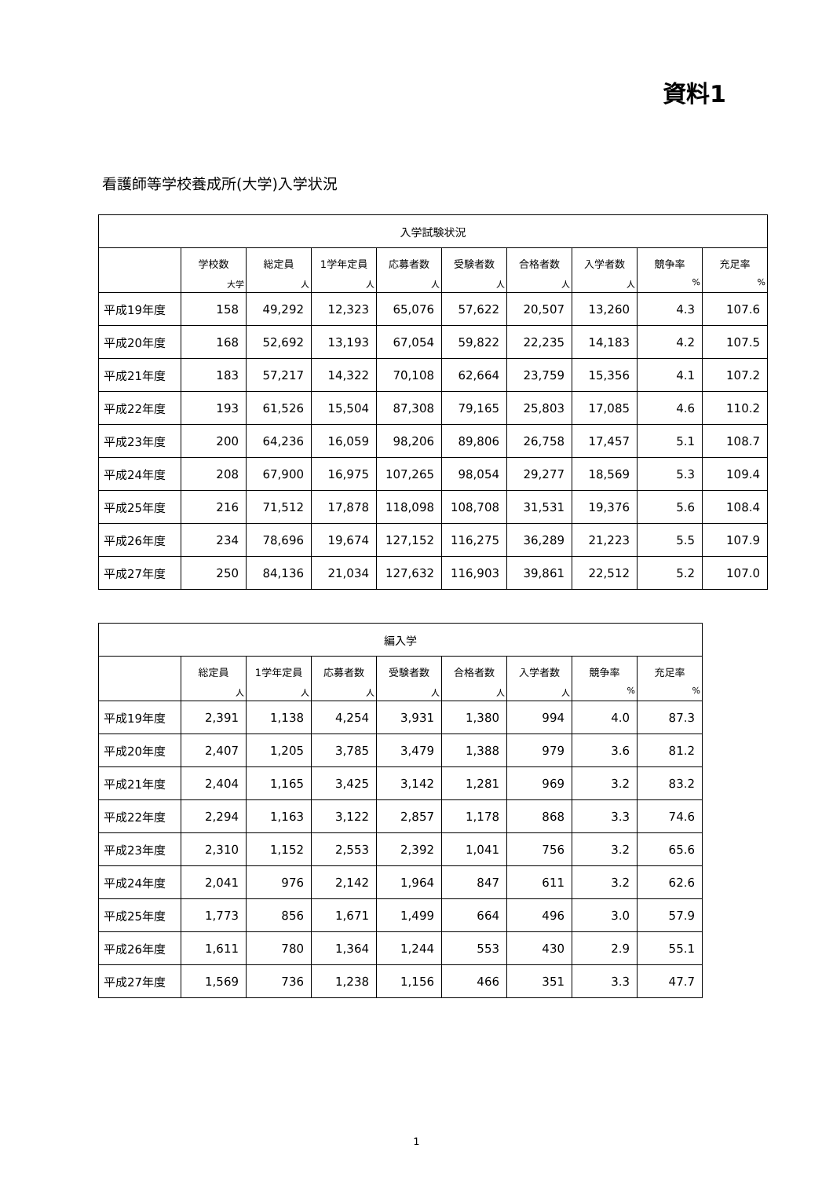資料1
看護師等学校養成所(大学)入学状況
| 入学試験状況 | | | | | | | | | |
| --- | --- | --- | --- | --- | --- | --- | --- | --- | --- |
| | 学校数 大学 | 総定員 人 | 1学年定員 人 | 応募者数 人 | 受験者数 人 | 合格者数 人 | 入学者数 人 | 競争率 % | 充足率 % |
| 平成19年度 | 158 | 49,292 | 12,323 | 65,076 | 57,622 | 20,507 | 13,260 | 4.3 | 107.6 |
| 平成20年度 | 168 | 52,692 | 13,193 | 67,054 | 59,822 | 22,235 | 14,183 | 4.2 | 107.5 |
| 平成21年度 | 183 | 57,217 | 14,322 | 70,108 | 62,664 | 23,759 | 15,356 | 4.1 | 107.2 |
| 平成22年度 | 193 | 61,526 | 15,504 | 87,308 | 79,165 | 25,803 | 17,085 | 4.6 | 110.2 |
| 平成23年度 | 200 | 64,236 | 16,059 | 98,206 | 89,806 | 26,758 | 17,457 | 5.1 | 108.7 |
| 平成24年度 | 208 | 67,900 | 16,975 | 107,265 | 98,054 | 29,277 | 18,569 | 5.3 | 109.4 |
| 平成25年度 | 216 | 71,512 | 17,878 | 118,098 | 108,708 | 31,531 | 19,376 | 5.6 | 108.4 |
| 平成26年度 | 234 | 78,696 | 19,674 | 127,152 | 116,275 | 36,289 | 21,223 | 5.5 | 107.9 |
| 平成27年度 | 250 | 84,136 | 21,034 | 127,632 | 116,903 | 39,861 | 22,512 | 5.2 | 107.0 |
| 編入学 | | | | | | | | |
| --- | --- | --- | --- | --- | --- | --- | --- | --- |
| | 総定員 人 | 1学年定員 人 | 応募者数 人 | 受験者数 人 | 合格者数 人 | 入学者数 人 | 競争率 % | 充足率 % |
| 平成19年度 | 2,391 | 1,138 | 4,254 | 3,931 | 1,380 | 994 | 4.0 | 87.3 |
| 平成20年度 | 2,407 | 1,205 | 3,785 | 3,479 | 1,388 | 979 | 3.6 | 81.2 |
| 平成21年度 | 2,404 | 1,165 | 3,425 | 3,142 | 1,281 | 969 | 3.2 | 83.2 |
| 平成22年度 | 2,294 | 1,163 | 3,122 | 2,857 | 1,178 | 868 | 3.3 | 74.6 |
| 平成23年度 | 2,310 | 1,152 | 2,553 | 2,392 | 1,041 | 756 | 3.2 | 65.6 |
| 平成24年度 | 2,041 | 976 | 2,142 | 1,964 | 847 | 611 | 3.2 | 62.6 |
| 平成25年度 | 1,773 | 856 | 1,671 | 1,499 | 664 | 496 | 3.0 | 57.9 |
| 平成26年度 | 1,611 | 780 | 1,364 | 1,244 | 553 | 430 | 2.9 | 55.1 |
| 平成27年度 | 1,569 | 736 | 1,238 | 1,156 | 466 | 351 | 3.3 | 47.7 |
1